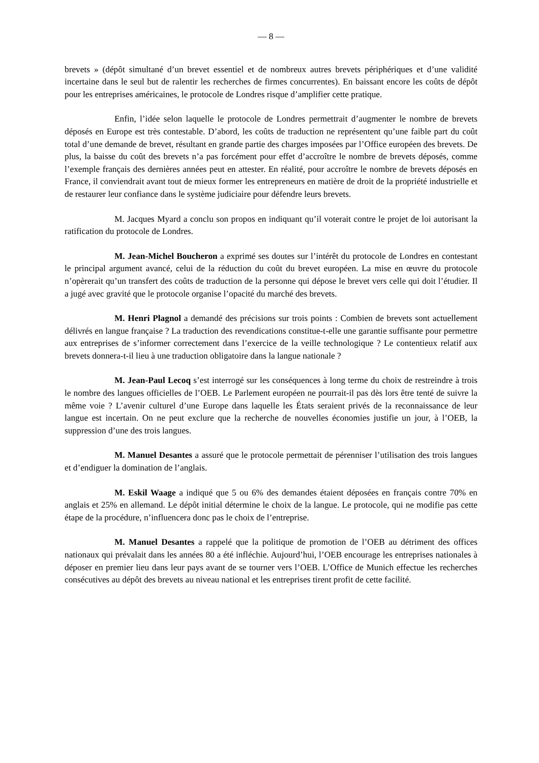— 8 —
brevets » (dépôt simultané d’un brevet essentiel et de nombreux autres brevets périphériques et d’une validité incertaine dans le seul but de ralentir les recherches de firmes concurrentes). En baissant encore les coûts de dépôt pour les entreprises américaines, le protocole de Londres risque d’amplifier cette pratique.
Enfin, l’idée selon laquelle le protocole de Londres permettrait d’augmenter le nombre de brevets déposés en Europe est très contestable. D’abord, les coûts de traduction ne représentent qu’une faible part du coût total d’une demande de brevet, résultant en grande partie des charges imposées par l’Office européen des brevets. De plus, la baisse du coût des brevets n’a pas forcément pour effet d’accroître le nombre de brevets déposés, comme l’exemple français des dernières années peut en attester. En réalité, pour accroître le nombre de brevets déposés en France, il conviendrait avant tout de mieux former les entrepreneurs en matière de droit de la propriété industrielle et de restaurer leur confiance dans le système judiciaire pour défendre leurs brevets.
M. Jacques Myard a conclu son propos en indiquant qu’il voterait contre le projet de loi autorisant la ratification du protocole de Londres.
M. Jean-Michel Boucheron a exprimé ses doutes sur l’intérêt du protocole de Londres en contestant le principal argument avancé, celui de la réduction du coût du brevet européen. La mise en œuvre du protocole n’opèrerait qu’un transfert des coûts de traduction de la personne qui dépose le brevet vers celle qui doit l’étudier. Il a jugé avec gravité que le protocole organise l’opacité du marché des brevets.
M. Henri Plagnol a demandé des précisions sur trois points : Combien de brevets sont actuellement délivrés en langue française ? La traduction des revendications constitue-t-elle une garantie suffisante pour permettre aux entreprises de s’informer correctement dans l’exercice de la veille technologique ? Le contentieux relatif aux brevets donnera-t-il lieu à une traduction obligatoire dans la langue nationale ?
M. Jean-Paul Lecoq s’est interrogé sur les conséquences à long terme du choix de restreindre à trois le nombre des langues officielles de l’OEB. Le Parlement européen ne pourrait-il pas dès lors être tenté de suivre la même voie ? L’avenir culturel d’une Europe dans laquelle les États seraient privés de la reconnaissance de leur langue est incertain. On ne peut exclure que la recherche de nouvelles économies justifie un jour, à l’OEB, la suppression d’une des trois langues.
M. Manuel Desantes a assuré que le protocole permettait de pérenniser l’utilisation des trois langues et d’endiguer la domination de l’anglais.
M. Eskil Waage a indiqué que 5 ou 6% des demandes étaient déposées en français contre 70% en anglais et 25% en allemand. Le dépôt initial détermine le choix de la langue. Le protocole, qui ne modifie pas cette étape de la procédure, n’influencera donc pas le choix de l’entreprise.
M. Manuel Desantes a rappelé que la politique de promotion de l’OEB au détriment des offices nationaux qui prévalait dans les années 80 a été infléchie. Aujourd’hui, l’OEB encourage les entreprises nationales à déposer en premier lieu dans leur pays avant de se tourner vers l’OEB. L’Office de Munich effectue les recherches consécutives au dépôt des brevets au niveau national et les entreprises tirent profit de cette facilité.